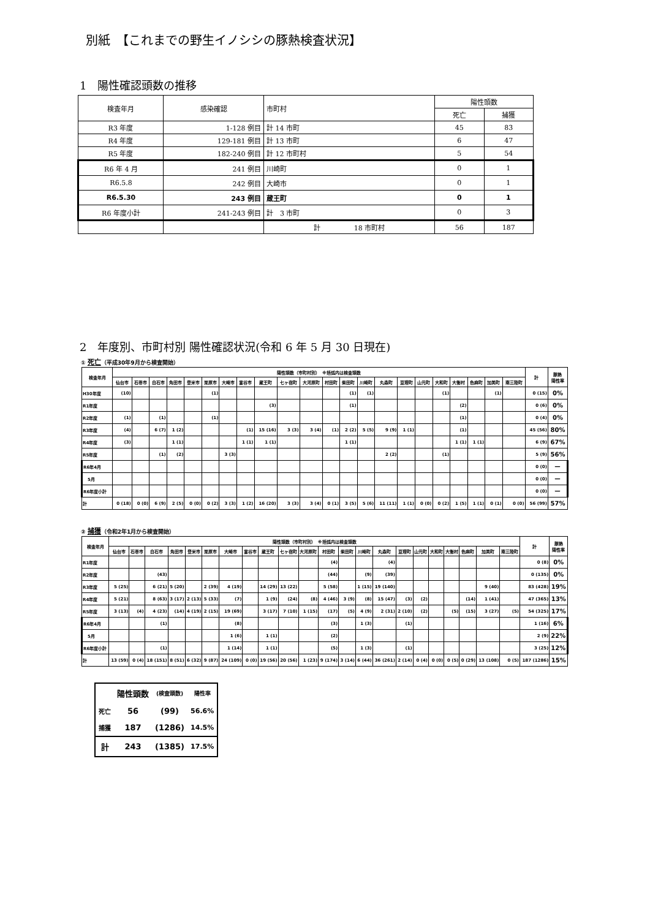別紙　【これまでの野生イノシシの豚熱検査状況】
1　陽性確認頭数の推移
| 検査年月 | 感染確認 | 市町村 | 陽性頭数 | |
| --- | --- | --- | --- | --- |
| | | | 死亡 | 捕獲 |
| R3 年度 | 1-128 例目 | 計 14 市町 | 45 | 83 |
| R4 年度 | 129-181 例目 | 計 13 市町 | 6 | 47 |
| R5 年度 | 182-240 例目 | 計 12 市町村 | 5 | 54 |
| R6 年 4 月 | 241 例目 | 川崎町 | 0 | 1 |
| R6.5.8 | 242 例目 | 大崎市 | 0 | 1 |
| R6.5.30 | 243 例目 | 蔵王町 | 0 | 1 |
| R6 年度小計 | 241-243 例目 | 計 3 市町 | 0 | 3 |
| | | 計 18 市町村 | 56 | 187 |
2　年度別、市町村別 陽性確認状況(令和 6 年 5 月 30 日現在)
① 死亡（平成30年9月から検査開始）
| 検査年月 | 陽性頭数（市町村別） ※括弧内は検査頭数 | | | | | | | | | | | | | | | | | | | | | | 計 | 豚熱 陽性率 |
| --- | --- | --- | --- | --- | --- | --- | --- | --- | --- | --- | --- | --- | --- | --- | --- | --- | --- | --- | --- | --- | --- | --- | --- | --- |
| | 仙台市 | 石巻市 | 白石市 | 角田市 | 登米市 | 栗原市 | 大崎市 | 富谷市 | 蔵王町 | 七ヶ宿町 | 大河原町 | 村田町 | 柴田町 | 川崎町 | 丸森町 | 亘理町 | 山元町 | 大和町 | 大衡村 | 色麻町 | 加美町 | 南三陸町 | | |
| H30年度 | (10) | | | | | (1) | | | | | | | (1) | (1) | | | | (1) | | | (1) | | 0 (15) | 0% |
| R1年度 | | | | | | | | | (3) | | | | (1) | | | | | | (2) | | | | 0 (6) | 0% |
| R2年度 | (1) | | (1) | | | (1) | | | | | | | | | | | | | (1) | | | | 0 (4) | 0% |
| R3年度 | (4) | | 6 (7) | 1 (2) | | | | (1) | 15 (16) | 3 (3) | 3 (4) | (1) | 2 (2) | 5 (5) | 9 (9) | 1 (1) | | | (1) | | | | 45 (56) | 80% |
| R4年度 | (3) | | | 1 (1) | | | | 1 (1) | 1 (1) | | | | 1 (1) | | | | | | 1 (1) | 1 (1) | | | 6 (9) | 67% |
| R5年度 | | | (1) | (2) | | | 3 (3) | | | | | | | | 2 (2) | | | (1) | | | | | 5 (9) | 56% |
| R6年4月 | | | | | | | | | | | | | | | | | | | | | | | 0 (0) | ー |
| 5月 | | | | | | | | | | | | | | | | | | | | | | | 0 (0) | ー |
| R6年度小計 | | | | | | | | | | | | | | | | | | | | | | | 0 (0) | ー |
| 計 | 0 (18) | 0 (0) | 6 (9) | 2 (5) | 0 (0) | 0 (2) | 3 (3) | 1 (2) | 16 (20) | 3 (3) | 3 (4) | 0 (1) | 3 (5) | 5 (6) | 11 (11) | 1 (1) | 0 (0) | 0 (2) | 1 (5) | 1 (1) | 0 (1) | 0 (0) | 56 (99) | 57% |
② 捕獲（令和2年1月から検査開始）
| 検査年月 | 陽性頭数（市町村別） ※括弧内は検査頭数 | | | | | | | | | | | | | | | | | | | | | | 計 | 豚熱 陽性率 |
| --- | --- | --- | --- | --- | --- | --- | --- | --- | --- | --- | --- | --- | --- | --- | --- | --- | --- | --- | --- | --- | --- | --- | --- | --- |
| | 仙台市 | 石巻市 | 白石市 | 角田市 | 登米市 | 栗原市 | 大崎市 | 富谷市 | 蔵王町 | 七ヶ宿町 | 大河原町 | 村田町 | 柴田町 | 川崎町 | 丸森町 | 亘理町 | 山元町 | 大和町 | 大衡村 | 色麻町 | 加美町 | 南三陸町 | | |
| R1年度 | | | | | | | | | | | | (4) | | | (4) | | | | | | | | 0 (8) | 0% |
| R2年度 | | | (43) | | | | | | | | | (44) | | (9) | (39) | | | | | | | | 0 (135) | 0% |
| R3年度 | 5 (25) | | 6 (21) | 5 (20) | | 2 (39) | 4 (19) | | 14 (29) | 13 (22) | | 5 (58) | | 1 (15) | 19 (140) | | | | | | 9 (40) | | 83 (428) | 19% |
| R4年度 | 5 (21) | | 8 (63) | 3 (17) | 2 (13) | 5 (33) | (7) | | 1 (9) | (24) | (8) | 4 (46) | 3 (9) | (8) | 15 (47) | (3) | (2) | | | (14) | 1 (41) | | 47 (365) | 13% |
| R5年度 | 3 (13) | (4) | 4 (23) | (14) | 4 (19) | 2 (15) | 19 (69) | | 3 (17) | 7 (10) | 1 (15) | (17) | (5) | 4 (9) | 2 (31) | 2 (10) | (2) | | (5) | (15) | 3 (27) | (5) | 54 (325) | 17% |
| R6年4月 | | | (1) | | | | (8) | | | | | (3) | | 1 (3) | | (1) | | | | | | | 1 (16) | 6% |
| 5月 | | | | | | | 1 (6) | | 1 (1) | | | (2) | | | | | | | | | | | 2 (9) | 22% |
| R6年度小計 | | | (1) | | | | 1 (14) | | 1 (1) | | | (5) | | 1 (3) | | (1) | | | | | | | 3 (25) | 12% |
| 計 | 13 (59) | 0 (4) | 18 (151) | 8 (51) | 6 (32) | 9 (87) | 24 (109) | 0 (0) | 19 (56) | 20 (56) | 1 (23) | 9 (174) | 3 (14) | 6 (44) | 36 (261) | 2 (14) | 0 (4) | 0 (0) | 0 (5) | 0 (29) | 13 (108) | 0 (5) | 187 (1286) | 15% |
| | 陽性頭数 | (検査頭数) | 陽性率 |
| 死亡 | 56 | (99) | 56.6% |
| 捕獲 | 187 | (1286) | 14.5% |
| 計 | 243 | (1385) | 17.5% |